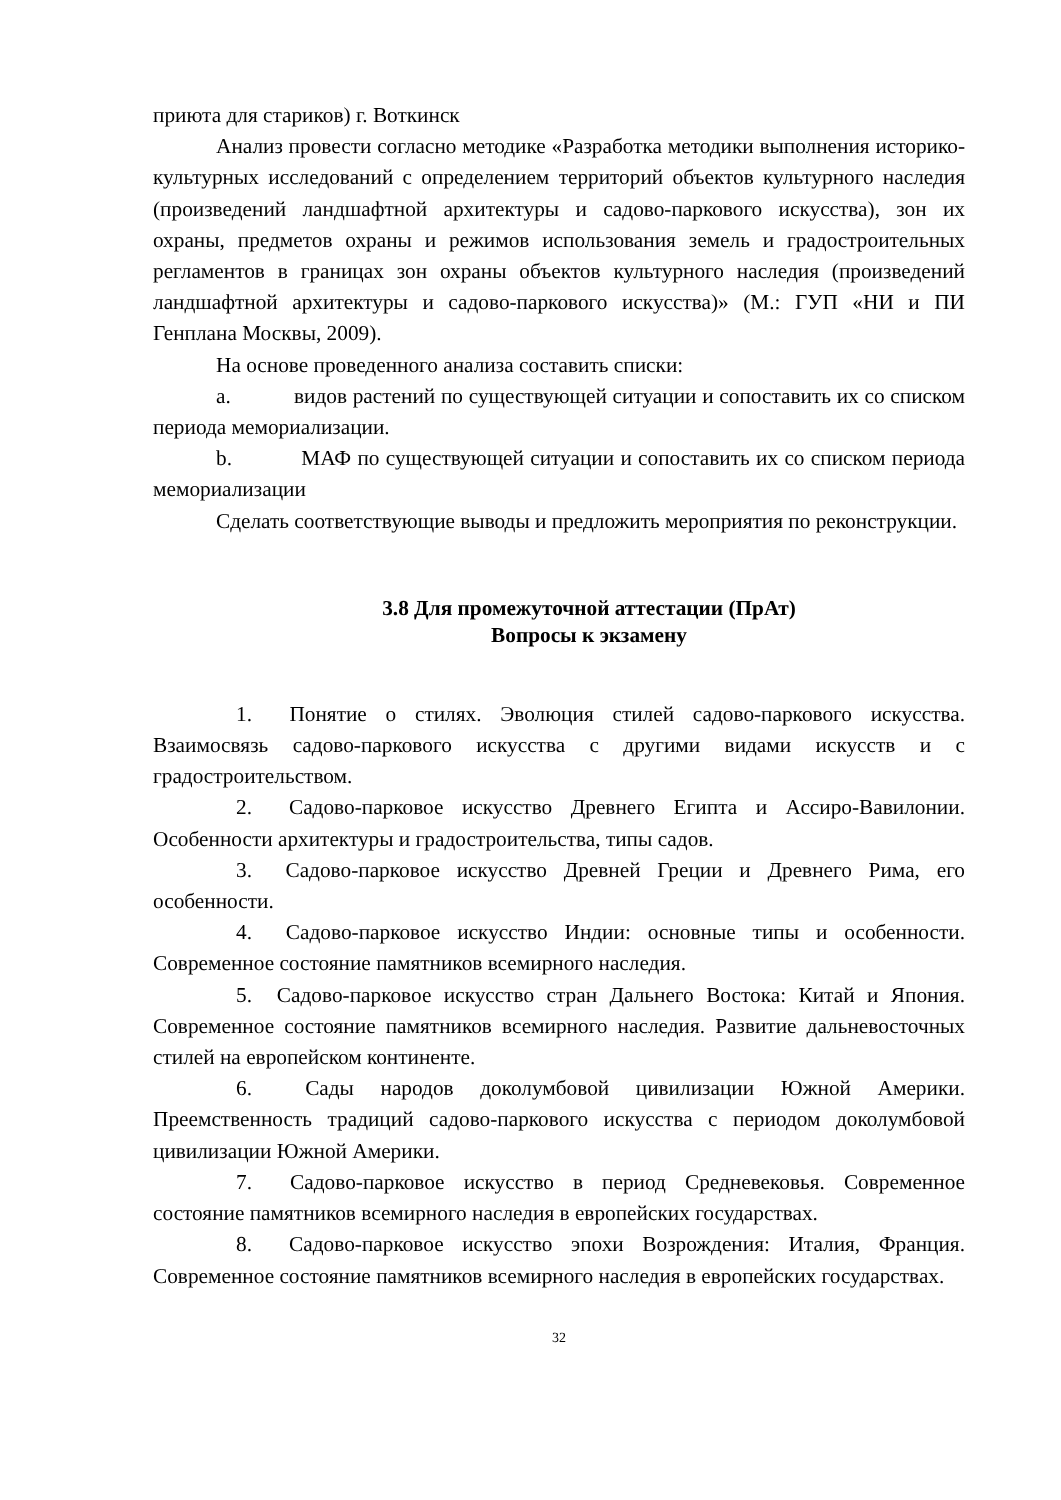приюта для стариков) г. Воткинск
Анализ провести согласно методике «Разработка методики выполнения историко- культурных исследований с определением территорий объектов культурного наследия (произведений ландшафтной архитектуры и садово-паркового искусства), зон их охраны, предметов охраны и режимов использования земель и градостроительных регламентов в границах зон охраны объектов культурного наследия (произведений ландшафтной архитектуры и садово-паркового искусства)» (М.: ГУП «НИ и ПИ Генплана Москвы, 2009).
На основе проведенного анализа составить списки:
a. видов растений по существующей ситуации и сопоставить их со списком периода мемориализации.
b. МАФ по существующей ситуации и сопоставить их со списком периода мемориализации
Сделать соответствующие выводы и предложить мероприятия по реконструкции.
3.8 Для промежуточной аттестации (ПрАт)
Вопросы к экзамену
1. Понятие о стилях. Эволюция стилей садово-паркового искусства. Взаимосвязь садово-паркового искусства с другими видами искусств и с градостроительством.
2. Садово-парковое искусство Древнего Египта и Ассиро-Вавилонии. Особенности архитектуры и градостроительства, типы садов.
3. Садово-парковое искусство Древней Греции и Древнего Рима, его особенности.
4. Садово-парковое искусство Индии: основные типы и особенности. Современное состояние памятников всемирного наследия.
5. Садово-парковое искусство стран Дальнего Востока: Китай и Япония. Современное состояние памятников всемирного наследия. Развитие дальневосточных стилей на европейском континенте.
6. Сады народов доколумбовой цивилизации Южной Америки. Преемственность традиций садово-паркового искусства с периодом доколумбовой цивилизации Южной Америки.
7. Садово-парковое искусство в период Средневековья. Современное состояние памятников всемирного наследия в европейских государствах.
8. Садово-парковое искусство эпохи Возрождения: Италия, Франция. Современное состояние памятников всемирного наследия в европейских государствах.
32